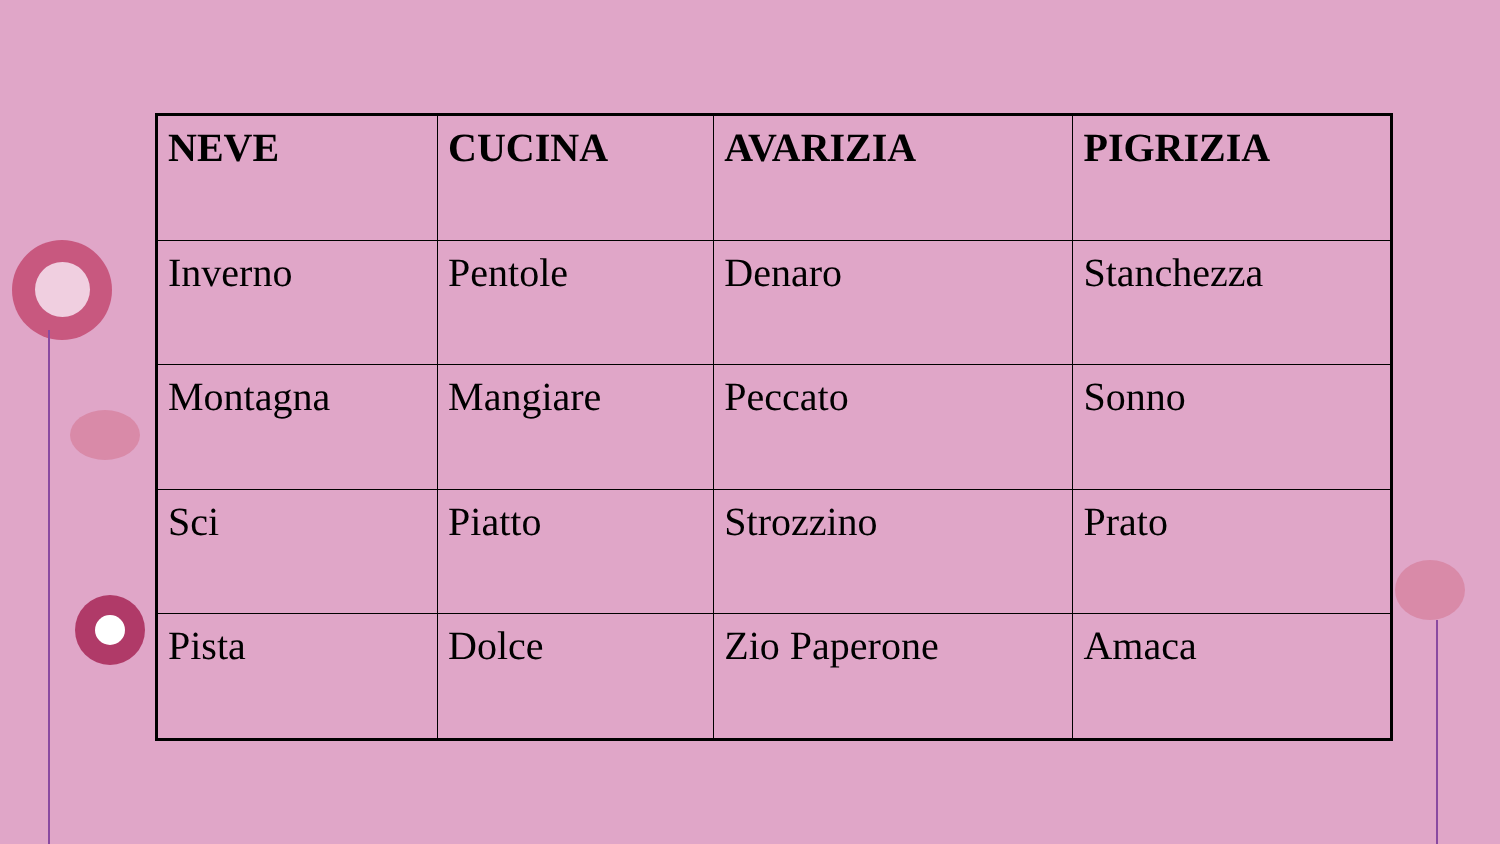| NEVE | CUCINA | AVARIZIA | PIGRIZIA |
| --- | --- | --- | --- |
| Inverno | Pentole | Denaro | Stanchezza |
| Montagna | Mangiare | Peccato | Sonno |
| Sci | Piatto | Strozzino | Prato |
| Pista | Dolce | Zio Paperone | Amaca |